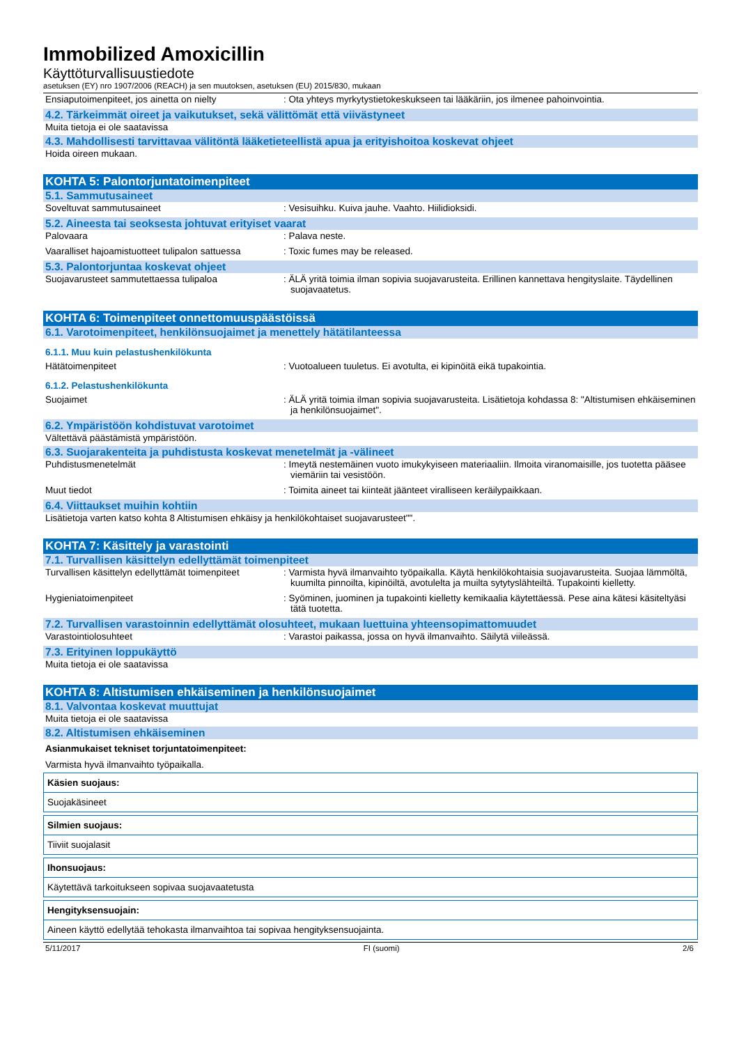Immobilized Amoxicillin
Käyttöturvallisuustiedote
asetuksen (EY) nro 1907/2006 (REACH) ja sen muutoksen, asetuksen (EU) 2015/830, mukaan
Ensiaputoimenpiteet, jos ainetta on nielty : Ota yhteys myrkytystietokeskukseen tai lääkäriin, jos ilmenee pahoinvointia.
4.2. Tärkeimmät oireet ja vaikutukset, sekä välittömät että viivästyneet
Muita tietoja ei ole saatavissa
4.3. Mahdollisesti tarvittavaa välitöntä lääketieteellistä apua ja erityishoitoa koskevat ohjeet
Hoida oireen mukaan.
KOHTA 5: Palontorjuntatoimenpiteet
5.1. Sammutusaineet
Soveltuvat sammutusaineet : Vesisuihku. Kuiva jauhe. Vaahto. Hiilidioksidi.
5.2. Aineesta tai seoksesta johtuvat erityiset vaarat
Palovaara : Palava neste.
Vaaralliset hajoamistuotteet tulipalon sattuessa
: Toxic fumes may be released.
5.3. Palontorjuntaa koskevat ohjeet
Suojavarusteet sammutettaessa tulipaloa : ÄLÄ yritä toimia ilman sopivia suojavarusteita. Erillinen kannettava hengityslaite. Täydellinen suojavaatetus.
KOHTA 6: Toimenpiteet onnettomuuspäästöissä
6.1. Varotoimenpiteet, henkilönsuojaimet ja menettely hätätilanteessa
6.1.1. Muu kuin pelastushenkilökunta
Hätätoimenpiteet : Vuotoalueen tuuletus. Ei avotulta, ei kipinöitä eikä tupakointia.
6.1.2. Pelastushenkilökunta
Suojaimet : ÄLÄ yritä toimia ilman sopivia suojavarusteita. Lisätietoja kohdassa 8: "Altistumisen ehkäiseminen ja henkilönsuojaimet".
6.2. Ympäristöön kohdistuvat varotoimet
Vältettävä päästämistä ympäristöön.
6.3. Suojarakenteita ja puhdistusta koskevat menetelmät ja -välineet
Puhdistusmenetelmät : Imeytä nestemäinen vuoto imukykyiseen materiaaliin. Ilmoita viranomaisille, jos tuotetta pääsee viemäriin tai vesistöön.
Muut tiedot : Toimita aineet tai kiinteät jäänteet viralliseen keräilypaikkaan.
6.4. Viittaukset muihin kohtiin
Lisätietoja varten katso kohta 8 Altistumisen ehkäisy ja henkilökohtaiset suojavarusteet"".
KOHTA 7: Käsittely ja varastointi
7.1. Turvallisen käsittelyn edellyttämät toimenpiteet
Turvallisen käsittelyn edellyttämät toimenpiteet
: Varmista hyvä ilmanvaihto työpaikalla. Käytä henkilökohtaisia suojavarusteita. Suojaa lämmöltä, kuumilta pinnoilta, kipinöiltä, avotulelta ja muilta sytytyslähteiltä. Tupakointi kielletty.
Hygieniatoimenpiteet : Syöminen, juominen ja tupakointi kielletty kemikaalia käytettäessä. Pese aina kätesi käsiteltyäsi tätä tuotetta.
7.2. Turvallisen varastoinnin edellyttämät olosuhteet, mukaan luettuina yhteensopimattomuudet
Varastointiolosuhteet : Varastoi paikassa, jossa on hyvä ilmanvaihto. Säilytä viileässä.
7.3. Erityinen loppukäyttö
Muita tietoja ei ole saatavissa
KOHTA 8: Altistumisen ehkäiseminen ja henkilönsuojaimet
8.1. Valvontaa koskevat muuttujat
Muita tietoja ei ole saatavissa
8.2. Altistumisen ehkäiseminen
Asianmukaiset tekniset torjuntatoimenpiteet:
Varmista hyvä ilmanvaihto työpaikalla.
Käsien suojaus:
Suojakäsineet
Silmien suojaus:
Tiiviit suojalasit
Ihonsuojaus:
Käytettävä tarkoitukseen sopivaa suojavaatetusta
Hengityksensuojain:
Aineen käyttö edellytää tehokasta ilmanvaihtoa tai sopivaa hengityksensuojainta.
5/11/2017 FI (suomi) 2/6